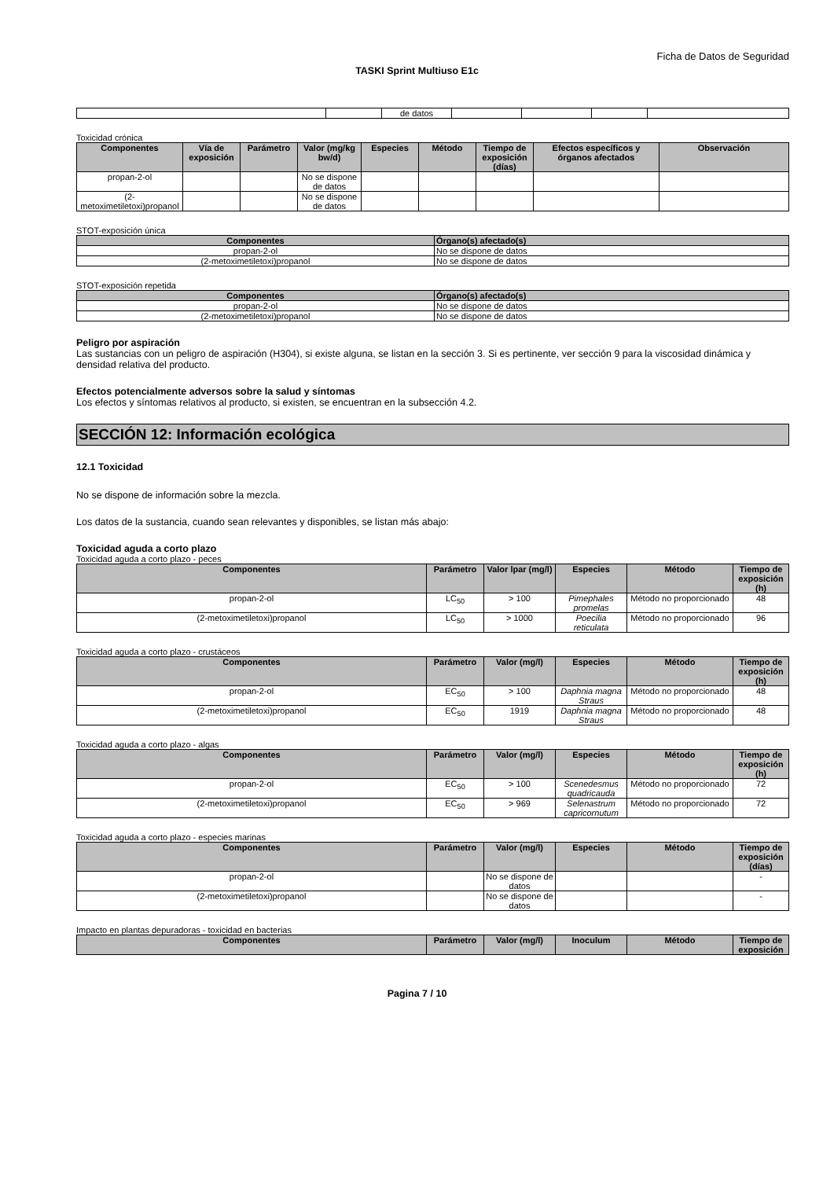Ficha de Datos de Seguridad
TASKI Sprint Multiuso E1c
| | | de datos | | | | |
Toxicidad crónica
| Componentes | Vía de exposición | Parámetro | Valor (mg/kg bw/d) | Especies | Método | Tiempo de exposición (días) | Efectos específicos y órganos afectados | Observación |
| --- | --- | --- | --- | --- | --- | --- | --- | --- |
| propan-2-ol | | | No se dispone de datos | | | | | |
| (2-metoximetiletoxi)propanol | | | No se dispone de datos | | | | | |
STOT-exposición única
| Componentes | Órgano(s) afectado(s) |
| --- | --- |
| propan-2-ol | No se dispone de datos |
| (2-metoximetiletoxi)propanol | No se dispone de datos |
STOT-exposición repetida
| Componentes | Órgano(s) afectado(s) |
| --- | --- |
| propan-2-ol | No se dispone de datos |
| (2-metoximetiletoxi)propanol | No se dispone de datos |
Peligro por aspiración
Las sustancias con un peligro de aspiración (H304), si existe alguna, se listan en la sección 3. Si es pertinente, ver sección 9 para la viscosidad dinámica y densidad relativa del producto.
Efectos potencialmente adversos sobre la salud y síntomas
Los efectos y síntomas relativos al producto, si existen, se encuentran en la subsección 4.2.
SECCIÓN 12: Información ecológica
12.1 Toxicidad
No se dispone de información sobre la mezcla.
Los datos de la sustancia, cuando sean relevantes y disponibles, se listan más abajo:
Toxicidad aguda a corto plazo
Toxicidad aguda a corto plazo - peces
| Componentes | Parámetro | Valor lpar (mg/l) | Especies | Método | Tiempo de exposición (h) |
| --- | --- | --- | --- | --- | --- |
| propan-2-ol | LC<sub>50</sub> | > 100 | Pimephales promelas | Método no proporcionado | 48 |
| (2-metoximetiletoxi)propanol | LC<sub>50</sub> | > 1000 | Poecilia reticulata | Método no proporcionado | 96 |
Toxicidad aguda a corto plazo - crustáceos
| Componentes | Parámetro | Valor (mg/l) | Especies | Método | Tiempo de exposición (h) |
| --- | --- | --- | --- | --- | --- |
| propan-2-ol | EC<sub>50</sub> | > 100 | Daphnia magna Straus | Método no proporcionado | 48 |
| (2-metoximetiletoxi)propanol | EC<sub>50</sub> | 1919 | Daphnia magna Straus | Método no proporcionado | 48 |
Toxicidad aguda a corto plazo - algas
| Componentes | Parámetro | Valor (mg/l) | Especies | Método | Tiempo de exposición (h) |
| --- | --- | --- | --- | --- | --- |
| propan-2-ol | EC<sub>50</sub> | > 100 | Scenedesmus quadricauda | Método no proporcionado | 72 |
| (2-metoximetiletoxi)propanol | EC<sub>50</sub> | > 969 | Selenastrum capricornutum | Método no proporcionado | 72 |
Toxicidad aguda a corto plazo - especies marinas
| Componentes | Parámetro | Valor (mg/l) | Especies | Método | Tiempo de exposición (días) |
| --- | --- | --- | --- | --- | --- |
| propan-2-ol | | No se dispone de datos | | | - |
| (2-metoximetiletoxi)propanol | | No se dispone de datos | | | - |
Impacto en plantas depuradoras - toxicidad en bacterias
| Componentes | Parámetro | Valor (mg/l) | Inoculum | Método | Tiempo de exposición |
| --- | --- | --- | --- | --- | --- |
Pagina 7 / 10